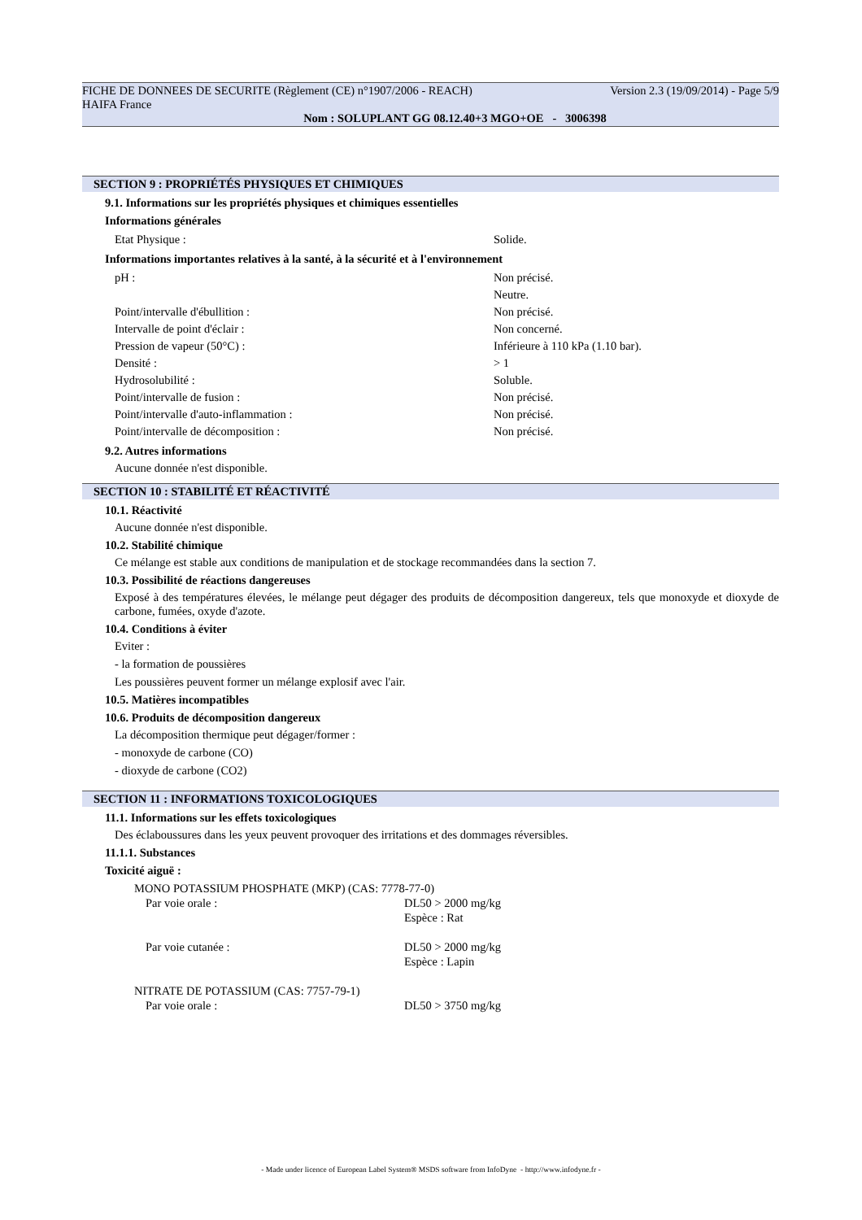FICHE DE DONNEES DE SECURITE (Règlement (CE) n°1907/2006 - REACH) Version 2.3 (19/09/2014) - Page 5/9
HAIFA France
Nom : SOLUPLANT GG 08.12.40+3 MGO+OE - 3006398
SECTION 9 : PROPRIÉTÉS PHYSIQUES ET CHIMIQUES
9.1. Informations sur les propriétés physiques et chimiques essentielles
Informations générales
| Etat Physique : | Solide. |
Informations importantes relatives à la santé, à la sécurité et à l'environnement
| pH : | Non précisé. |
| | Neutre. |
| Point/intervalle d'ébullition : | Non précisé. |
| Intervalle de point d'éclair : | Non concerné. |
| Pression de vapeur (50°C) : | Inférieure à 110 kPa (1.10 bar). |
| Densité : | > 1 |
| Hydrosolubilité : | Soluble. |
| Point/intervalle de fusion : | Non précisé. |
| Point/intervalle d'auto-inflammation : | Non précisé. |
| Point/intervalle de décomposition : | Non précisé. |
9.2. Autres informations
Aucune donnée n'est disponible.
SECTION 10 : STABILITÉ ET RÉACTIVITÉ
10.1. Réactivité
Aucune donnée n'est disponible.
10.2. Stabilité chimique
Ce mélange est stable aux conditions de manipulation et de stockage recommandées dans la section 7.
10.3. Possibilité de réactions dangereuses
Exposé à des températures élevées, le mélange peut dégager des produits de décomposition dangereux, tels que monoxyde et dioxyde de carbone, fumées, oxyde d'azote.
10.4. Conditions à éviter
Eviter :
- la formation de poussières
Les poussières peuvent former un mélange explosif avec l'air.
10.5. Matières incompatibles
10.6. Produits de décomposition dangereux
La décomposition thermique peut dégager/former :
- monoxyde de carbone (CO)
- dioxyde de carbone (CO2)
SECTION 11 : INFORMATIONS TOXICOLOGIQUES
11.1. Informations sur les effets toxicologiques
Des éclaboussures dans les yeux peuvent provoquer des irritations et des dommages réversibles.
11.1.1. Substances
Toxicité aiguë :
MONO POTASSIUM PHOSPHATE (MKP) (CAS: 7778-77-0)
| Par voie orale : | DL50 > 2000 mg/kg Espèce : Rat |
| Par voie cutanée : | DL50 > 2000 mg/kg Espèce : Lapin |
NITRATE DE POTASSIUM (CAS: 7757-79-1)
| Par voie orale : | DL50 > 3750 mg/kg |
- Made under licence of European Label System® MSDS software from InfoDyne - http://www.infodyne.fr -